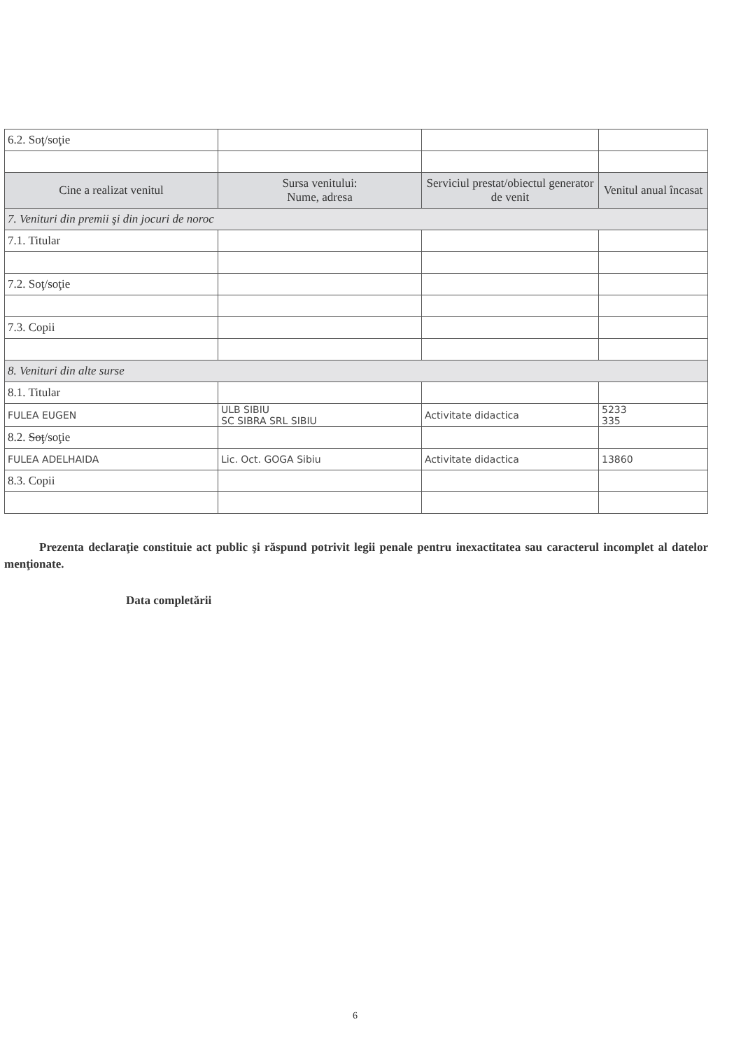| 6.2. Soţ/soţie | | | |
| Cine a realizat venitul | Sursa venitului: Nume, adresa | Serviciul prestat/obiectul generator de venit | Venitul anual încasat |
| 7. Venituri din premii şi din jocuri de noroc | | | |
| 7.1. Titular | | | |
| 7.2. Soţ/soţie | | | |
| 7.3. Copii | | | |
| 8. Venituri din alte surse | | | |
| 8.1. Titular | | | |
| FULEA EUGEN | ULB SIBIU SC SIBRA SRL SIBIU | Activitate didactica | 5233 335 |
| 8.2. Soţ /soţie | | | |
| FULEA ADELHAIDA | Lic. Oct. GOGA Sibiu | Activitate didactica | 13860 |
| 8.3. Copii | | | |
Prezenta declaraţie constituie act public şi răspund potrivit legii penale pentru inexactitatea sau caracterul incomplet al datelor menţionate.
Data completării
6